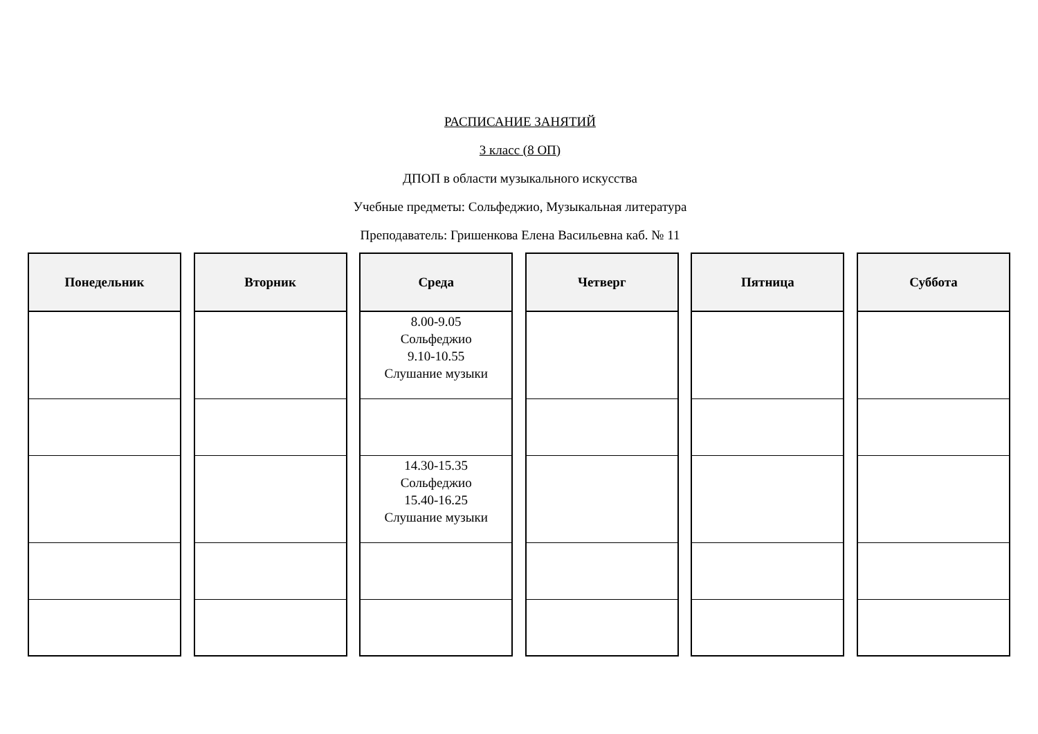РАСПИСАНИЕ ЗАНЯТИЙ
3 класс (8 ОП)
ДПОП в области музыкального искусства
Учебные предметы: Сольфеджио, Музыкальная литература
Преподаватель: Гришенкова Елена Васильевна каб. № 11
| Понедельник |
| --- |
| Вторник |
| --- |
| Среда |
| --- |
| 8.00-9.05 Сольфеджио 9.10-10.55 Слушание музыки |
| 14.30-15.35 Сольфеджио 15.40-16.25 Слушание музыки |
| Четверг |
| --- |
| Пятница |
| --- |
| Суббота |
| --- |